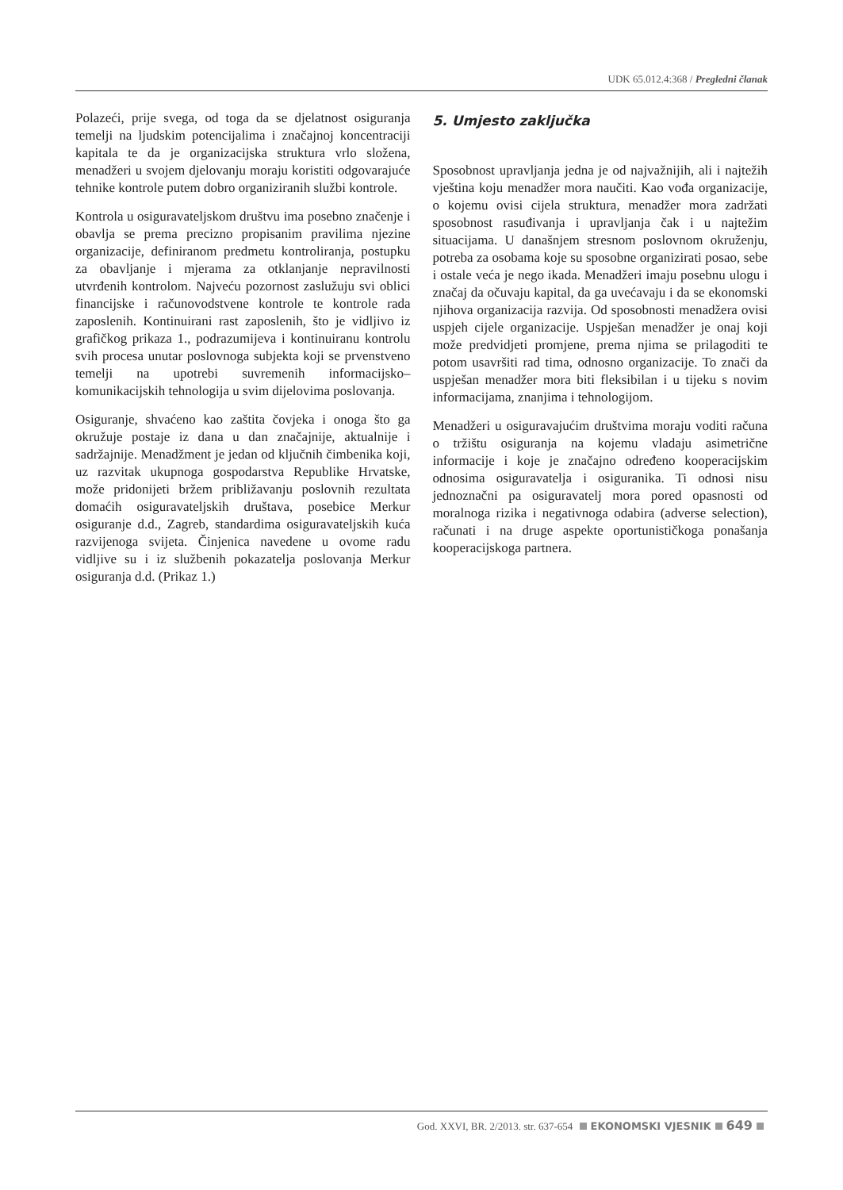UDK 65.012.4:368 / Pregledni članak
Polazeći, prije svega, od toga da se djelatnost osiguranja temelji na ljudskim potencijalima i značajnoj koncentraciji kapitala te da je organizacijska struktura vrlo složena, menadžeri u svojem djelovanju moraju koristiti odgovarajuće tehnike kontrole putem dobro organiziranih službi kontrole.
Kontrola u osiguravateljskom društvu ima posebno značenje i obavlja se prema precizno propisanim pravilima njezine organizacije, definiranom predmetu kontroliranja, postupku za obavljanje i mjerama za otklanjanje nepravilnosti utvrđenih kontrolom. Najveću pozornost zaslužuju svi oblici financijske i računovodstvene kontrole te kontrole rada zaposlenih. Kontinuirani rast zaposlenih, što je vidljivo iz grafičkog prikaza 1., podrazumijeva i kontinuiranu kontrolu svih procesa unutar poslovnoga subjekta koji se prvenstveno temelji na upotrebi suvremenih informacijsko–komunikacijskih tehnologija u svim dijelovima poslovanja.
Osiguranje, shvaćeno kao zaštita čovjeka i onoga što ga okružuje postaje iz dana u dan značajnije, aktualnije i sadržajnije. Menadžment je jedan od ključnih čimbenika koji, uz razvitak ukupnoga gospodarstva Republike Hrvatske, može pridonijeti bržem približavanju poslovnih rezultata domaćih osiguravateljskih društava, posebice Merkur osiguranje d.d., Zagreb, standardima osiguravateljskih kuća razvijenoga svijeta. Činjenica navedene u ovome radu vidljive su i iz službenih pokazatelja poslovanja Merkur osiguranja d.d. (Prikaz 1.)
5. Umjesto zaključka
Sposobnost upravljanja jedna je od najvažnijih, ali i najtežih vještina koju menadžer mora naučiti. Kao vođa organizacije, o kojemu ovisi cijela struktura, menadžer mora zadržati sposobnost rasuđivanja i upravljanja čak i u najtežim situacijama. U današnjem stresnom poslovnom okruženju, potreba za osobama koje su sposobne organizirati posao, sebe i ostale veća je nego ikada. Menadžeri imaju posebnu ulogu i značaj da očuvaju kapital, da ga uvećavaju i da se ekonomski njihova organizacija razvija. Od sposobnosti menadžera ovisi uspjeh cijele organizacije. Uspješan menadžer je onaj koji može predvidjeti promjene, prema njima se prilagoditi te potom usavršiti rad tima, odnosno organizacije. To znači da uspješan menadžer mora biti fleksibilan i u tijeku s novim informacijama, znanjima i tehnologijom.
Menadžeri u osiguravajućim društvima moraju voditi računa o tržištu osiguranja na kojemu vladaju asimetrične informacije i koje je značajno određeno kooperacijskim odnosima osiguravatelja i osiguranika. Ti odnosi nisu jednoznačni pa osiguravatelj mora pored opasnosti od moralnoga rizika i negativnoga odabira (adverse selection), računati i na druge aspekte oportunističkoga ponašanja kooperacijskoga partnera.
God. XXVI, BR. 2/2013. str. 637-654 EKONOMSKI VJESNIK 649